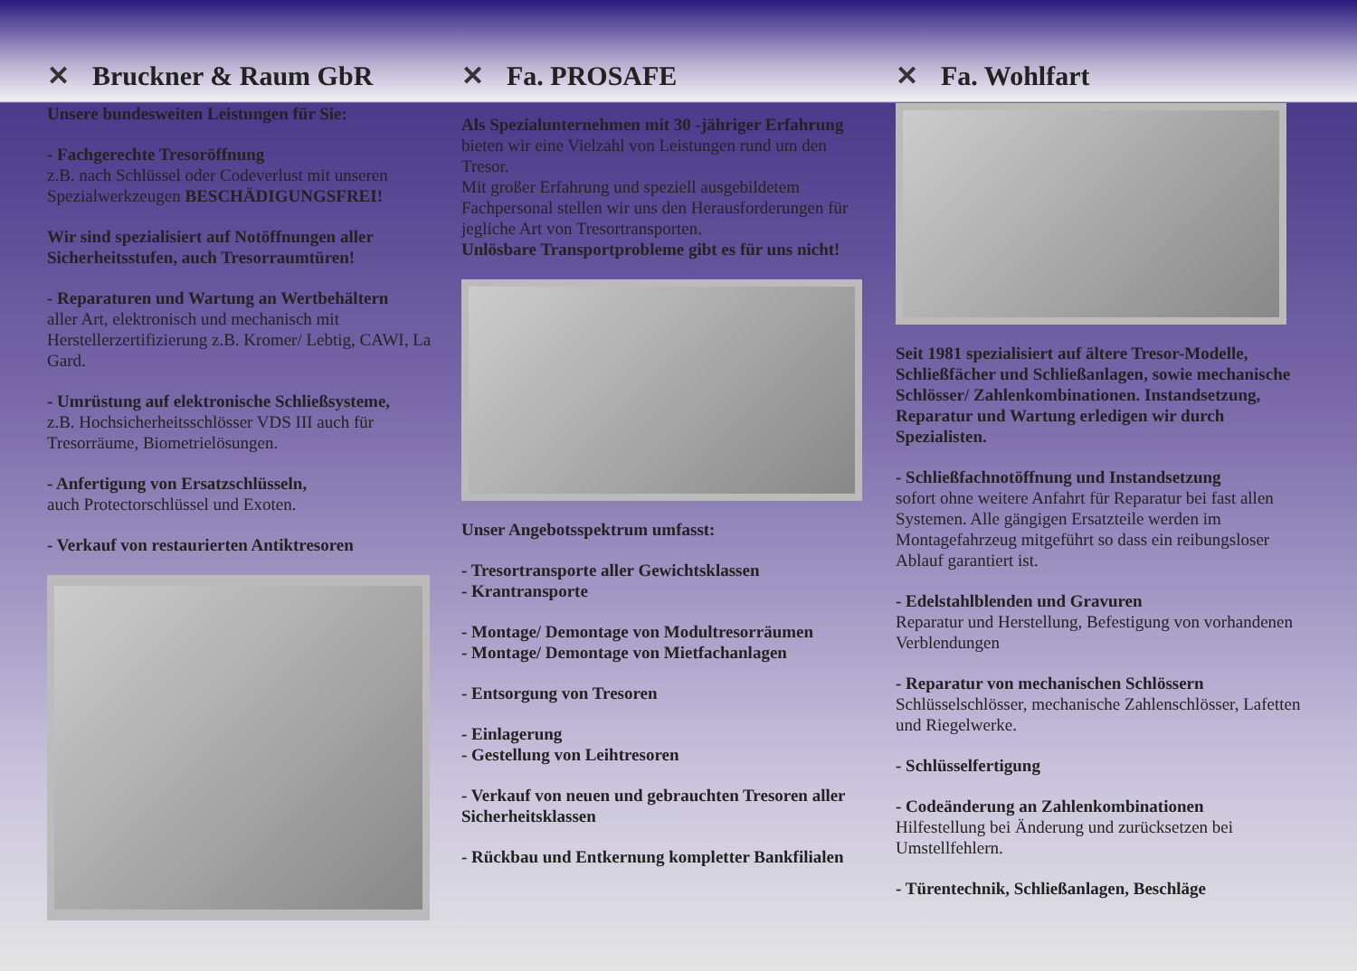✕ Bruckner & Raum GbR
Unsere bundesweiten Leistungen für Sie:
- Fachgerechte Tresoröffnung
z.B. nach Schlüssel oder Codeverlust mit unseren Spezialwerkzeugen BESCHÄDIGUNGSFREI!
Wir sind spezialisiert auf Notöffnungen aller Sicherheitsstufen, auch Tresorraumtüren!
- Reparaturen und Wartung an Wertbehältern
aller Art, elektronisch und mechanisch mit Herstellerzertifizierung z.B. Kromer/ Lebtig, CAWI, La Gard.
- Umrüstung auf elektronische Schließsysteme,
z.B. Hochsicherheitsschlösser VDS III auch für Tresorräume, Biometrielösungen.
- Anfertigung von Ersatzschlüsseln,
auch Protectorschlüssel und Exoten.
- Verkauf von restaurierten Antiktresoren
✕ Fa. PROSAFE
Als Spezialunternehmen mit 30 -jähriger Erfahrung bieten wir eine Vielzahl von Leistungen rund um den Tresor.
Mit großer Erfahrung und speziell ausgebildetem Fachpersonal stellen wir uns den Herausforderungen für jegliche Art von Tresortransporten.
Unlösbare Transportprobleme gibt es für uns nicht!
Unser Angebotsspektrum umfasst:
- Tresortransporte aller Gewichtsklassen
- Krantransporte
- Montage/ Demontage von Modultresorräumen
- Montage/ Demontage von Mietfachanlagen
- Entsorgung von Tresoren
- Einlagerung
- Gestellung von Leihtresoren
- Verkauf von neuen und gebrauchten Tresoren aller Sicherheitsklassen
- Rückbau und Entkernung kompletter Bankfilialen
✕ Fa. Wohlfart
Seit 1981 spezialisiert auf ältere Tresor-Modelle, Schließfächer und Schließanlagen, sowie mechanische Schlösser/ Zahlenkombinationen. Instandsetzung, Reparatur und Wartung erledigen wir durch Spezialisten.
- Schließfachnotöffnung und Instandsetzung
sofort ohne weitere Anfahrt für Reparatur bei fast allen Systemen. Alle gängigen Ersatzteile werden im Montagefahrzeug mitgeführt so dass ein reibungsloser Ablauf garantiert ist.
- Edelstahlblenden und Gravuren
Reparatur und Herstellung, Befestigung von vorhandenen Verblendungen
- Reparatur von mechanischen Schlössern
Schlüsselschlösser, mechanische Zahlenschlösser, Lafetten und Riegelwerke.
- Schlüsselfertigung
- Codeänderung an Zahlenkombinationen
Hilfestellung bei Änderung und zurücksetzen bei Umstellfehlern.
- Türentechnik, Schließanlagen, Beschläge